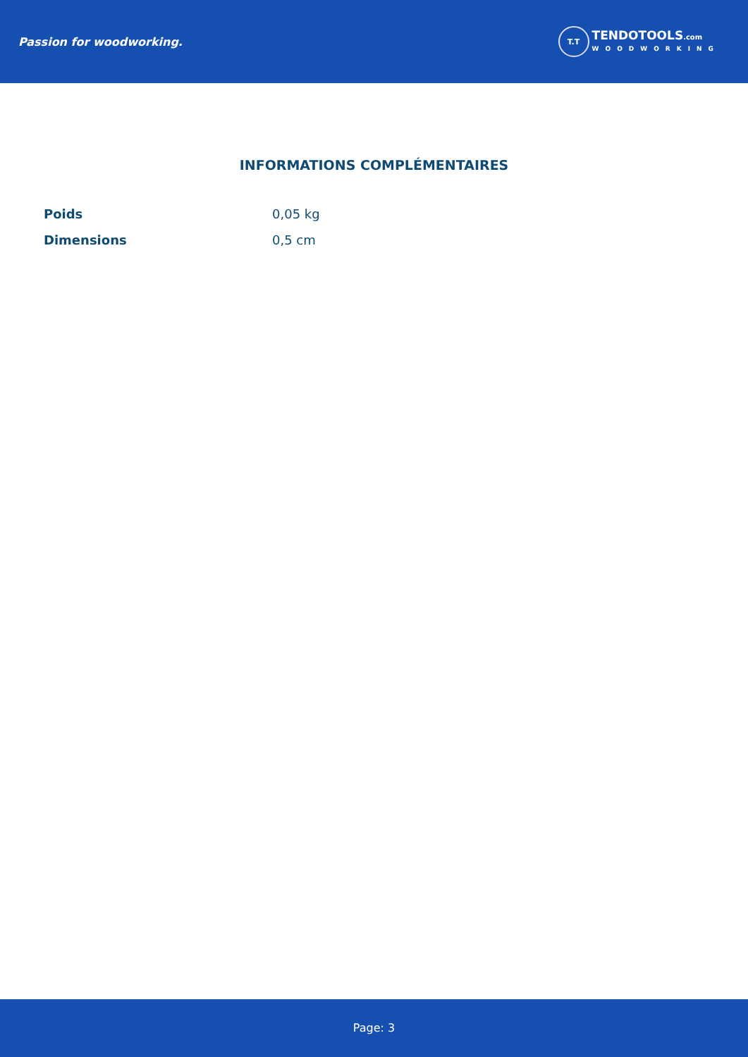Passion for woodworking.
T.T
TENDOTOOLS.com
WOODWORKING
INFORMATIONS COMPLÉMENTAIRES
| Poids | 0,05 kg |
| Dimensions | 0,5 cm |
Page: 3